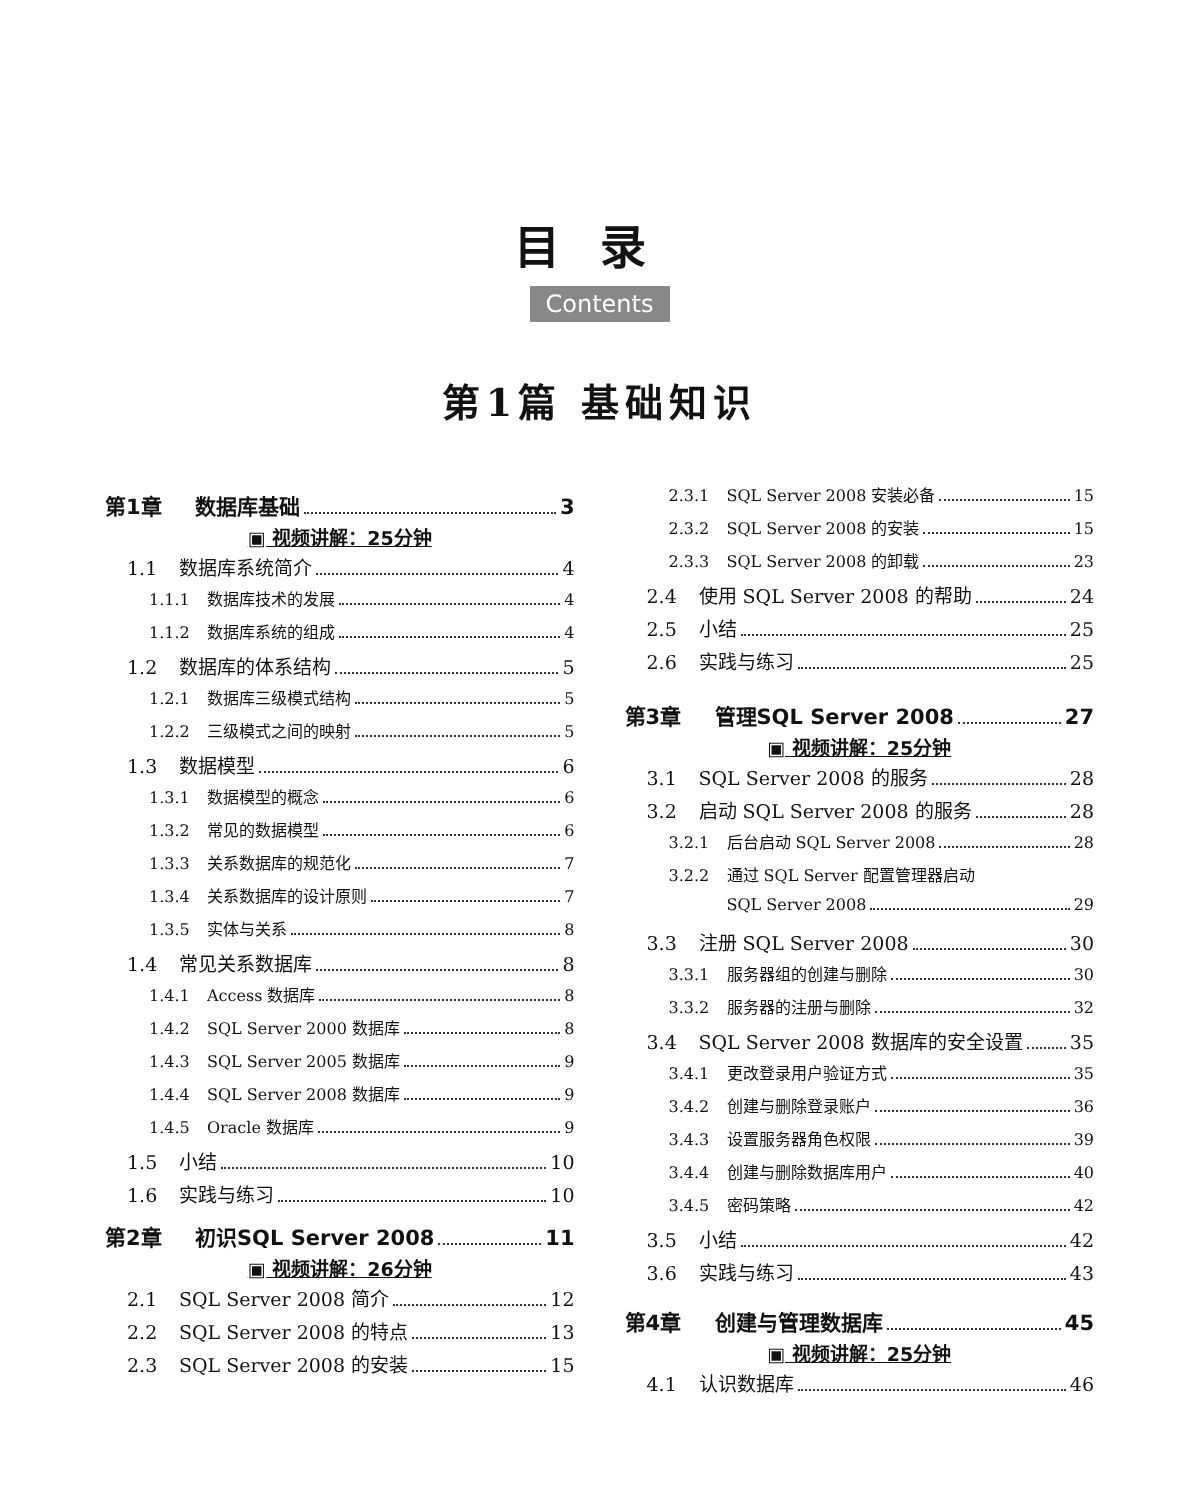目录
Contents
第1篇 基础知识
第1章 数据库基础 3
▣ 视频讲解：25分钟
1.1 数据库系统简介 4
1.1.1 数据库技术的发展 4
1.1.2 数据库系统的组成 4
1.2 数据库的体系结构 5
1.2.1 数据库三级模式结构 5
1.2.2 三级模式之间的映射 5
1.3 数据模型 6
1.3.1 数据模型的概念 6
1.3.2 常见的数据模型 6
1.3.3 关系数据库的规范化 7
1.3.4 关系数据库的设计原则 7
1.3.5 实体与关系 8
1.4 常见关系数据库 8
1.4.1 Access 数据库 8
1.4.2 SQL Server 2000 数据库 8
1.4.3 SQL Server 2005 数据库 9
1.4.4 SQL Server 2008 数据库 9
1.4.5 Oracle 数据库 9
1.5 小结 10
1.6 实践与练习 10
第2章 初识SQL Server 2008 11
▣ 视频讲解：26分钟
2.1 SQL Server 2008 简介 12
2.2 SQL Server 2008 的特点 13
2.3 SQL Server 2008 的安装 15
2.3.1 SQL Server 2008 安装必备 15
2.3.2 SQL Server 2008 的安装 15
2.3.3 SQL Server 2008 的卸载 23
2.4 使用 SQL Server 2008 的帮助 24
2.5 小结 25
2.6 实践与练习 25
第3章 管理SQL Server 2008 27
▣ 视频讲解：25分钟
3.1 SQL Server 2008 的服务 28
3.2 启动 SQL Server 2008 的服务 28
3.2.1 后台启动 SQL Server 2008 28
3.2.2 通过 SQL Server 配置管理器启动
SQL Server 2008 29
3.3 注册 SQL Server 2008 30
3.3.1 服务器组的创建与删除 30
3.3.2 服务器的注册与删除 32
3.4 SQL Server 2008 数据库的安全设置 35
3.4.1 更改登录用户验证方式 35
3.4.2 创建与删除登录账户 36
3.4.3 设置服务器角色权限 39
3.4.4 创建与删除数据库用户 40
3.4.5 密码策略 42
3.5 小结 42
3.6 实践与练习 43
第4章 创建与管理数据库 45
▣ 视频讲解：25分钟
4.1 认识数据库 46